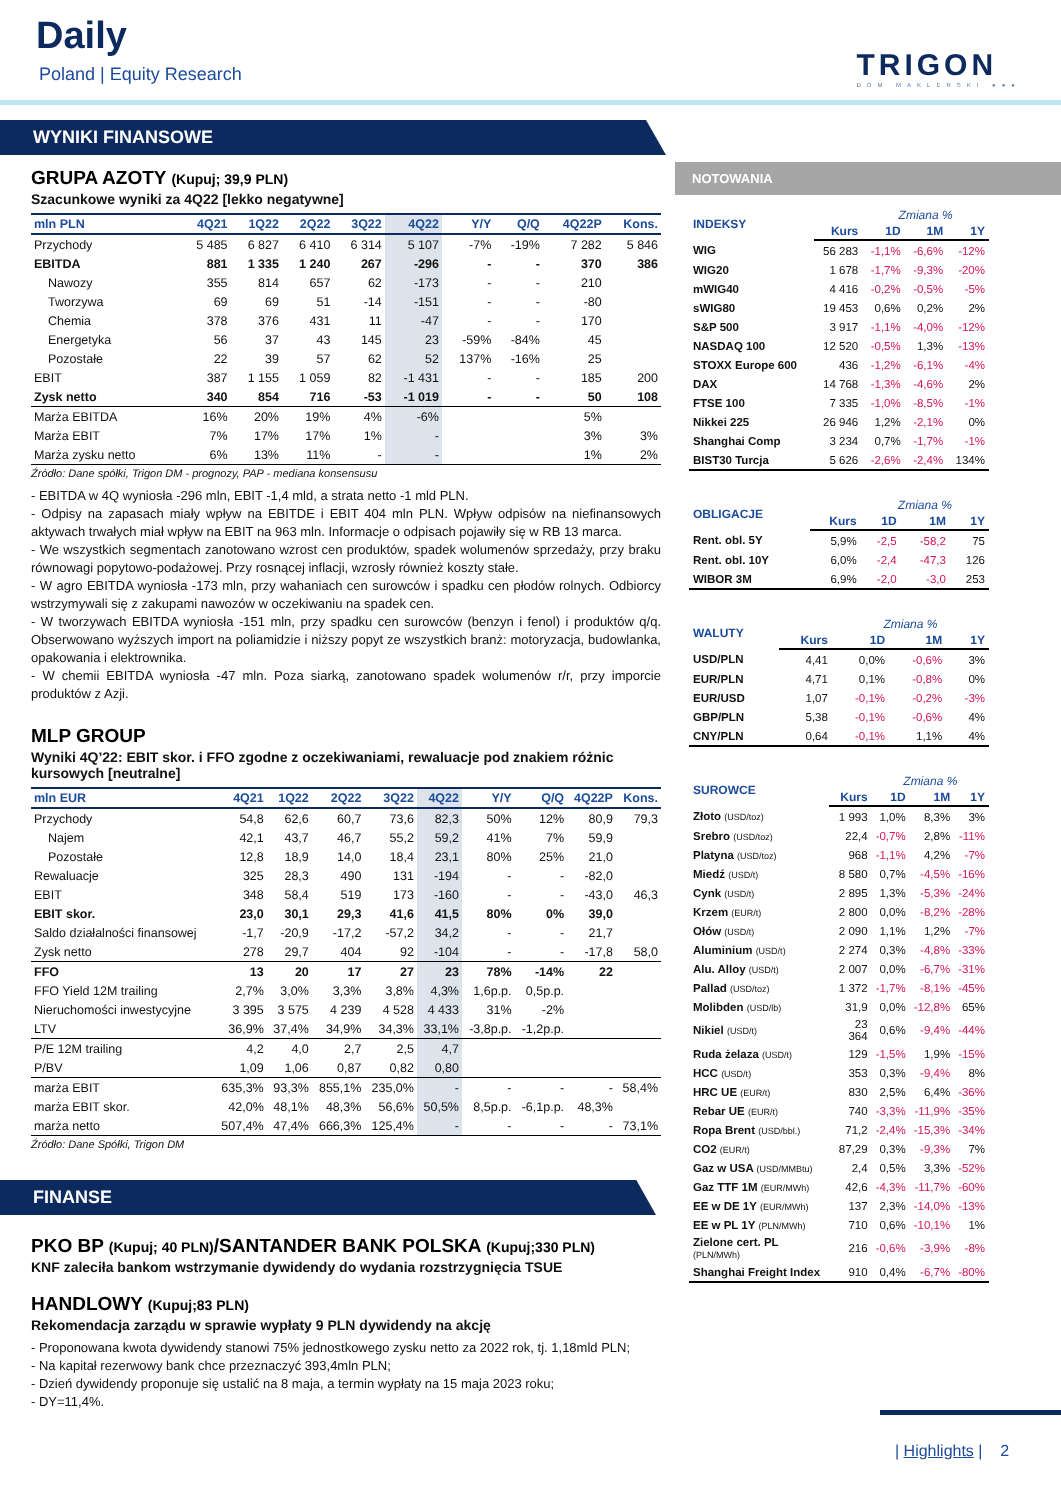Daily
Poland | Equity Research TRIGON
DOM MAKLERSKI ●●●
WYNIKI FINANSOWE
GRUPA AZOTY (Kupuj; 39,9 PLN)
Szacunkowe wyniki za 4Q22 [lekko negatywne]
| mln PLN | 4Q21 | 1Q22 | 2Q22 | 3Q22 | 4Q22 | Y/Y | Q/Q | 4Q22P | Kons. |
| --- | --- | --- | --- | --- | --- | --- | --- | --- | --- |
| Przychody | 5 485 | 6 827 | 6 410 | 6 314 | 5 107 | -7% | -19% | 7 282 | 5 846 |
| EBITDA | 881 | 1 335 | 1 240 | 267 | -296 | - | - | 370 | 386 |
| Nawozy | 355 | 814 | 657 | 62 | -173 | - | - | 210 | |
| Tworzywa | 69 | 69 | 51 | -14 | -151 | - | - | -80 | |
| Chemia | 378 | 376 | 431 | 11 | -47 | - | - | 170 | |
| Energetyka | 56 | 37 | 43 | 145 | 23 | -59% | -84% | 45 | |
| Pozostałe | 22 | 39 | 57 | 62 | 52 | 137% | -16% | 25 | |
| EBIT | 387 | 1 155 | 1 059 | 82 | -1 431 | - | - | 185 | 200 |
| Zysk netto | 340 | 854 | 716 | -53 | -1 019 | - | - | 50 | 108 |
| Marża EBITDA | 16% | 20% | 19% | 4% | -6% | | | 5% | |
| Marża EBIT | 7% | 17% | 17% | 1% | - | | | 3% | 3% |
| Marża zysku netto | 6% | 13% | 11% | - | - | | | 1% | 2% |
Źródło: Dane spółki, Trigon DM - prognozy, PAP - mediana konsensusu
- EBITDA w 4Q wyniosła -296 mln, EBIT -1,4 mld, a strata netto -1 mld PLN.
- Odpisy na zapasach miały wpływ na EBITDE i EBIT 404 mln PLN. Wpływ odpisów na niefinansowych aktywach trwałych miał wpływ na EBIT na 963 mln. Informacje o odpisach pojawiły się w RB 13 marca.
- We wszystkich segmentach zanotowano wzrost cen produktów, spadek wolumenów sprzedaży, przy braku równowagi popytowo-podażowej. Przy rosnącej inflacji, wzrosły również koszty stałe.
- W agro EBITDA wyniosła -173 mln, przy wahaniach cen surowców i spadku cen płodów rolnych. Odbiorcy wstrzymywali się z zakupami nawozów w oczekiwaniu na spadek cen.
- W tworzywach EBITDA wyniosła -151 mln, przy spadku cen surowców (benzyn i fenol) i produktów q/q. Obserwowano wyższych import na poliamidzie i niższy popyt ze wszystkich branż: motoryzacja, budowlanka, opakowania i elektrownika.
- W chemii EBITDA wyniosła -47 mln. Poza siarką, zanotowano spadek wolumenów r/r, przy imporcie produktów z Azji.
MLP GROUP
Wyniki 4Q’22: EBIT skor. i FFO zgodne z oczekiwaniami, rewaluacje pod znakiem różnic kursowych [neutralne]
| mln EUR | 4Q21 | 1Q22 | 2Q22 | 3Q22 | 4Q22 | Y/Y | Q/Q | 4Q22P | Kons. |
| --- | --- | --- | --- | --- | --- | --- | --- | --- | --- |
| Przychody | 54,8 | 62,6 | 60,7 | 73,6 | 82,3 | 50% | 12% | 80,9 | 79,3 |
| Najem | 42,1 | 43,7 | 46,7 | 55,2 | 59,2 | 41% | 7% | 59,9 | |
| Pozostałe | 12,8 | 18,9 | 14,0 | 18,4 | 23,1 | 80% | 25% | 21,0 | |
| Rewaluacje | 325 | 28,3 | 490 | 131 | -194 | - | - | -82,0 | |
| EBIT | 348 | 58,4 | 519 | 173 | -160 | - | - | -43,0 | 46,3 |
| EBIT skor. | 23,0 | 30,1 | 29,3 | 41,6 | 41,5 | 80% | 0% | 39,0 | |
| Saldo działalności finansowej | -1,7 | -20,9 | -17,2 | -57,2 | 34,2 | - | - | 21,7 | |
| Zysk netto | 278 | 29,7 | 404 | 92 | -104 | - | - | -17,8 | 58,0 |
| FFO | 13 | 20 | 17 | 27 | 23 | 78% | -14% | 22 | |
| FFO Yield 12M trailing | 2,7% | 3,0% | 3,3% | 3,8% | 4,3% | 1,6p.p. | 0,5p.p. | | |
| Nieruchomości inwestycyjne | 3 395 | 3 575 | 4 239 | 4 528 | 4 433 | 31% | -2% | | |
| LTV | 36,9% | 37,4% | 34,9% | 34,3% | 33,1% | -3,8p.p. | -1,2p.p. | | |
| P/E 12M trailing | 4,2 | 4,0 | 2,7 | 2,5 | 4,7 | | | | |
| P/BV | 1,09 | 1,06 | 0,87 | 0,82 | 0,80 | | | | |
| marża EBIT | 635,3% | 93,3% | 855,1% | 235,0% | - | - | - | - | 58,4% |
| marża EBIT skor. | 42,0% | 48,1% | 48,3% | 56,6% | 50,5% | 8,5p.p. | -6,1p.p. | 48,3% | |
| marża netto | 507,4% | 47,4% | 666,3% | 125,4% | - | - | - | - | 73,1% |
Źródło: Dane Spółki, Trigon DM
FINANSE
PKO BP (Kupuj; 40 PLN)/SANTANDER BANK POLSKA (Kupuj;330 PLN)
KNF zaleciła bankom wstrzymanie dywidendy do wydania rozstrzygnięcia TSUE
HANDLOWY (Kupuj;83 PLN)
Rekomendacja zarządu w sprawie wypłaty 9 PLN dywidendy na akcję
- Proponowana kwota dywidendy stanowi 75% jednostkowego zysku netto za 2022 rok, tj. 1,18mld PLN;
- Na kapitał rezerwowy bank chce przeznaczyć 393,4mln PLN;
- Dzień dywidendy proponuje się ustalić na 8 maja, a termin wypłaty na 15 maja 2023 roku;
- DY=11,4%.
NOTOWANIA
| INDEKSY | | Zmiana % | | |
| --- | --- | --- | --- | --- |
| | Kurs | 1D | 1M | 1Y |
| WIG | 56 283 | -1,1% | -6,6% | -12% |
| WIG20 | 1 678 | -1,7% | -9,3% | -20% |
| mWIG40 | 4 416 | -0,2% | -0,5% | -5% |
| sWIG80 | 19 453 | 0,6% | 0,2% | 2% |
| S&P 500 | 3 917 | -1,1% | -4,0% | -12% |
| NASDAQ 100 | 12 520 | -0,5% | 1,3% | -13% |
| STOXX Europe 600 | 436 | -1,2% | -6,1% | -4% |
| DAX | 14 768 | -1,3% | -4,6% | 2% |
| FTSE 100 | 7 335 | -1,0% | -8,5% | -1% |
| Nikkei 225 | 26 946 | 1,2% | -2,1% | 0% |
| Shanghai Comp | 3 234 | 0,7% | -1,7% | -1% |
| BIST30 Turcja | 5 626 | -2,6% | -2,4% | 134% |
| OBLIGACJE | | Zmiana % | | |
| --- | --- | --- | --- | --- |
| | Kurs | 1D | 1M | 1Y |
| Rent. obl. 5Y | 5,9% | -2,5 | -58,2 | 75 |
| Rent. obl. 10Y | 6,0% | -2,4 | -47,3 | 126 |
| WIBOR 3M | 6,9% | -2,0 | -3,0 | 253 |
| WALUTY | | Zmiana % | | |
| --- | --- | --- | --- | --- |
| | Kurs | 1D | 1M | 1Y |
| USD/PLN | 4,41 | 0,0% | -0,6% | 3% |
| EUR/PLN | 4,71 | 0,1% | -0,8% | 0% |
| EUR/USD | 1,07 | -0,1% | -0,2% | -3% |
| GBP/PLN | 5,38 | -0,1% | -0,6% | 4% |
| CNY/PLN | 0,64 | -0,1% | 1,1% | 4% |
| SUROWCE | | Zmiana % | | |
| --- | --- | --- | --- | --- |
| | Kurs | 1D | 1M | 1Y |
| Złoto (USD/toz) | 1 993 | 1,0% | 8,3% | 3% |
| Srebro (USD/toz) | 22,4 | -0,7% | 2,8% | -11% |
| Platyna (USD/toz) | 968 | -1,1% | 4,2% | -7% |
| Miedź (USD/t) | 8 580 | 0,7% | -4,5% | -16% |
| Cynk (USD/t) | 2 895 | 1,3% | -5,3% | -24% |
| Krzem (EUR/t) | 2 800 | 0,0% | -8,2% | -28% |
| Ołów (USD/t) | 2 090 | 1,1% | 1,2% | -7% |
| Aluminium (USD/t) | 2 274 | 0,3% | -4,8% | -33% |
| Alu. Alloy (USD/t) | 2 007 | 0,0% | -6,7% | -31% |
| Pallad (USD/toz) | 1 372 | -1,7% | -8,1% | -45% |
| Molibden (USD/lb) | 31,9 | 0,0% | -12,8% | 65% |
| Nikiel (USD/t) | 23 364 | 0,6% | -9,4% | -44% |
| Ruda żelaza (USD/t) | 129 | -1,5% | 1,9% | -15% |
| HCC (USD/t) | 353 | 0,3% | -9,4% | 8% |
| HRC UE (EUR/t) | 830 | 2,5% | 6,4% | -36% |
| Rebar UE (EUR/t) | 740 | -3,3% | -11,9% | -35% |
| Ropa Brent (USD/bbl.) | 71,2 | -2,4% | -15,3% | -34% |
| CO2 (EUR/t) | 87,29 | 0,3% | -9,3% | 7% |
| Gaz w USA (USD/MMBtu) | 2,4 | 0,5% | 3,3% | -52% |
| Gaz TTF 1M (EUR/MWh) | 42,6 | -4,3% | -11,7% | -60% |
| EE w DE 1Y (EUR/MWh) | 137 | 2,3% | -14,0% | -13% |
| EE w PL 1Y (PLN/MWh) | 710 | 0,6% | -10,1% | 1% |
| Zielone cert. PL (PLN/MWh) | 216 | -0,6% | -3,9% | -8% |
| Shanghai Freight Index | 910 | 0,4% | -6,7% | -80% |
| Highlights | 2